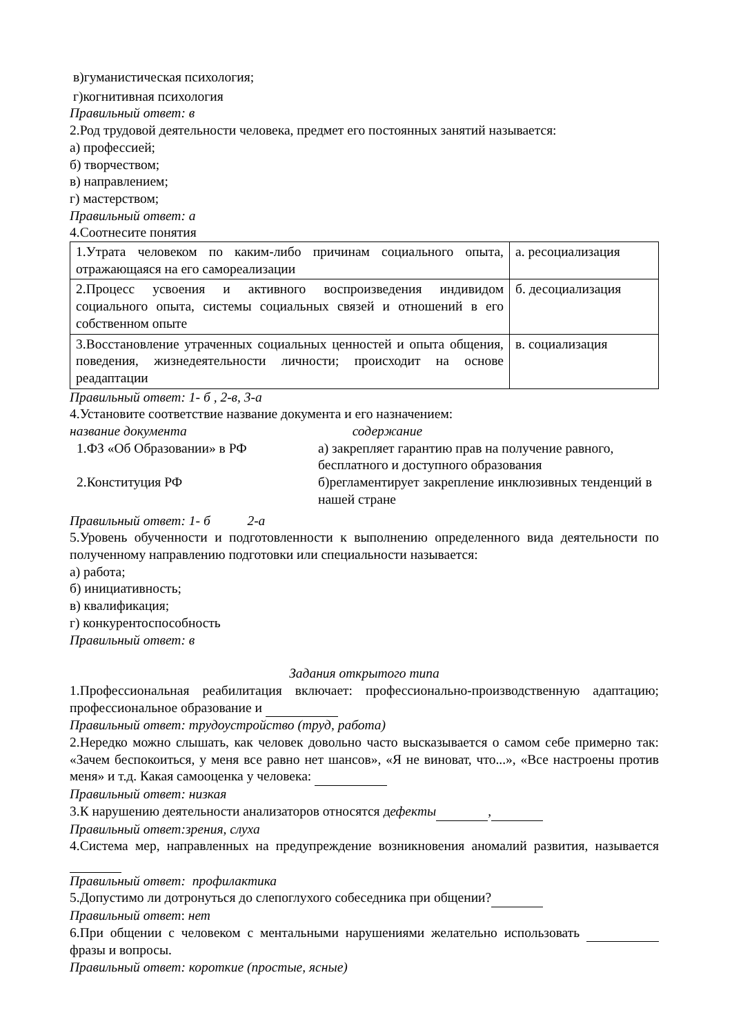в)гуманистическая психология;
г)когнитивная психология
Правильный ответ: в
2.Род трудовой деятельности человека, предмет его постоянных занятий называется:
а) профессией;
б) творчеством;
в) направлением;
г) мастерством;
Правильный ответ: а
4.Соотнесите понятия
| 1.Утрата человеком по каким-либо причинам социального опыта, отражающаяся на его самореализации | а. ресоциализация |
| 2.Процесс усвоения и активного воспроизведения индивидом социального опыта, системы социальных связей и отношений в его собственном опыте | б. десоциализация |
| 3.Восстановление утраченных социальных ценностей и опыта общения, поведения, жизнедеятельности личности; происходит на основе реадаптации | в. социализация |
Правильный ответ: 1- б , 2-в, 3-а
4.Установите соответствие название документа и его назначением:
название документа содержание
| 1.ФЗ «Об Образовании» в РФ | а) закрепляет гарантию прав на получение равного, бесплатного и доступного образования |
| 2.Конституция РФ | б)регламентирует закрепление инклюзивных тенденций в нашей стране |
Правильный ответ: 1- б 2-а
5.Уровень обученности и подготовленности к выполнению определенного вида деятельности по полученному направлению подготовки или специальности называется:
а) работа;
б) инициативность;
в) квалификация;
г) конкурентоспособность
Правильный ответ: в
Задания открытого типа
1.Профессиональная реабилитация включает: профессионально-производственную адаптацию; профессиональное образование и
Правильный ответ: трудоустройство (труд, работа)
2.Нередко можно слышать, как человек довольно часто высказывается о самом себе примерно так: «Зачем беспокоиться, у меня все равно нет шансов», «Я не виноват, что...», «Все настроены против меня» и т.д. Какая самооценка у человека:
Правильный ответ: низкая
3.К нарушению деятельности анализаторов относятся дефекты ,
Правильный ответ:зрения, слуха
4.Система мер, направленных на предупреждение возникновения аномалий развития, называется
Правильный ответ: профилактика
5.Допустимо ли дотронуться до слепоглухого собеседника при общении?
Правильный ответ: нет
6.При общении с человеком с ментальными нарушениями желательно использовать фразы и вопросы.
Правильный ответ: короткие (простые, ясные)